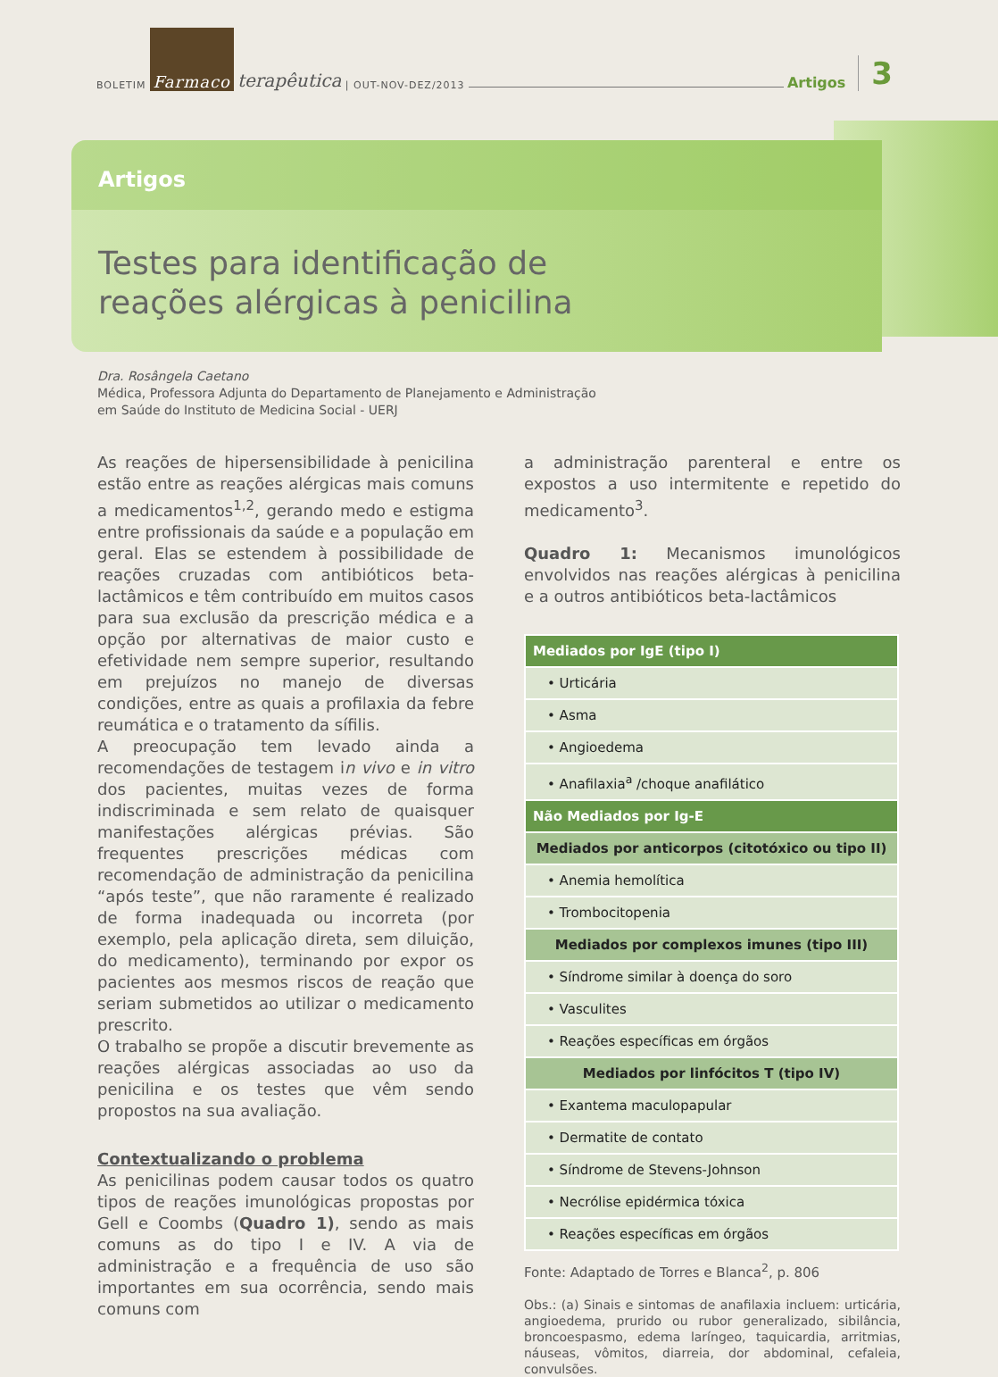BOLETIM Farmaco terapêutica | OUT-NOV-DEZ/2013 Artigos 3
Artigos
Testes para identificação de
reações alérgicas à penicilina
Dra. Rosângela Caetano
Médica, Professora Adjunta do Departamento de Planejamento e Administração
em Saúde do Instituto de Medicina Social - UERJ
As reações de hipersensibilidade à penicilina estão entre as reações alérgicas mais comuns a medicamentos<sup>1,2</sup>, gerando medo e estigma entre profissionais da saúde e a população em geral. Elas se estendem à possibilidade de reações cruzadas com antibióticos beta-lactâmicos e têm contribuído em muitos casos para sua exclusão da prescrição médica e a opção por alternativas de maior custo e efetividade nem sempre superior, resultando em prejuízos no manejo de diversas condições, entre as quais a profilaxia da febre reumática e o tratamento da sífilis.
A preocupação tem levado ainda a recomendações de testagem in vivo e in vitro dos pacientes, muitas vezes de forma indiscriminada e sem relato de quaisquer manifestações alérgicas prévias. São frequentes prescrições médicas com recomendação de administração da penicilina “após teste”, que não raramente é realizado de forma inadequada ou incorreta (por exemplo, pela aplicação direta, sem diluição, do medicamento), terminando por expor os pacientes aos mesmos riscos de reação que seriam submetidos ao utilizar o medicamento prescrito.
O trabalho se propõe a discutir brevemente as reações alérgicas associadas ao uso da penicilina e os testes que vêm sendo propostos na sua avaliação.
Contextualizando o problema
As penicilinas podem causar todos os quatro tipos de reações imunológicas propostas por Gell e Coombs (Quadro 1), sendo as mais comuns as do tipo I e IV. A via de administração e a frequência de uso são importantes em sua ocorrência, sendo mais comuns com
a administração parenteral e entre os expostos a uso intermitente e repetido do medicamento<sup>3</sup>.
Quadro 1: Mecanismos imunológicos envolvidos nas reações alérgicas à penicilina e a outros antibióticos beta-lactâmicos
| Mediados por IgE (tipo I) |
| --- |
| • Urticária |
| • Asma |
| • Angioedema |
| • Anafilaxia<sup>a</sup> /choque anafilático |
| Não Mediados por Ig-E |
| Mediados por anticorpos (citotóxico ou tipo II) |
| • Anemia hemolítica |
| • Trombocitopenia |
| Mediados por complexos imunes (tipo III) |
| • Síndrome similar à doença do soro |
| • Vasculites |
| • Reações específicas em órgãos |
| Mediados por linfócitos T (tipo IV) |
| • Exantema maculopapular |
| • Dermatite de contato |
| • Síndrome de Stevens-Johnson |
| • Necrólise epidérmica tóxica |
| • Reações específicas em órgãos |
Fonte: Adaptado de Torres e Blanca<sup>2</sup>, p. 806
Obs.: (a) Sinais e sintomas de anafilaxia incluem: urticária, angioedema, prurido ou rubor generalizado, sibilância, broncoespasmo, edema laríngeo, taquicardia, arritmias, náuseas, vômitos, diarreia, dor abdominal, cefaleia, convulsões.